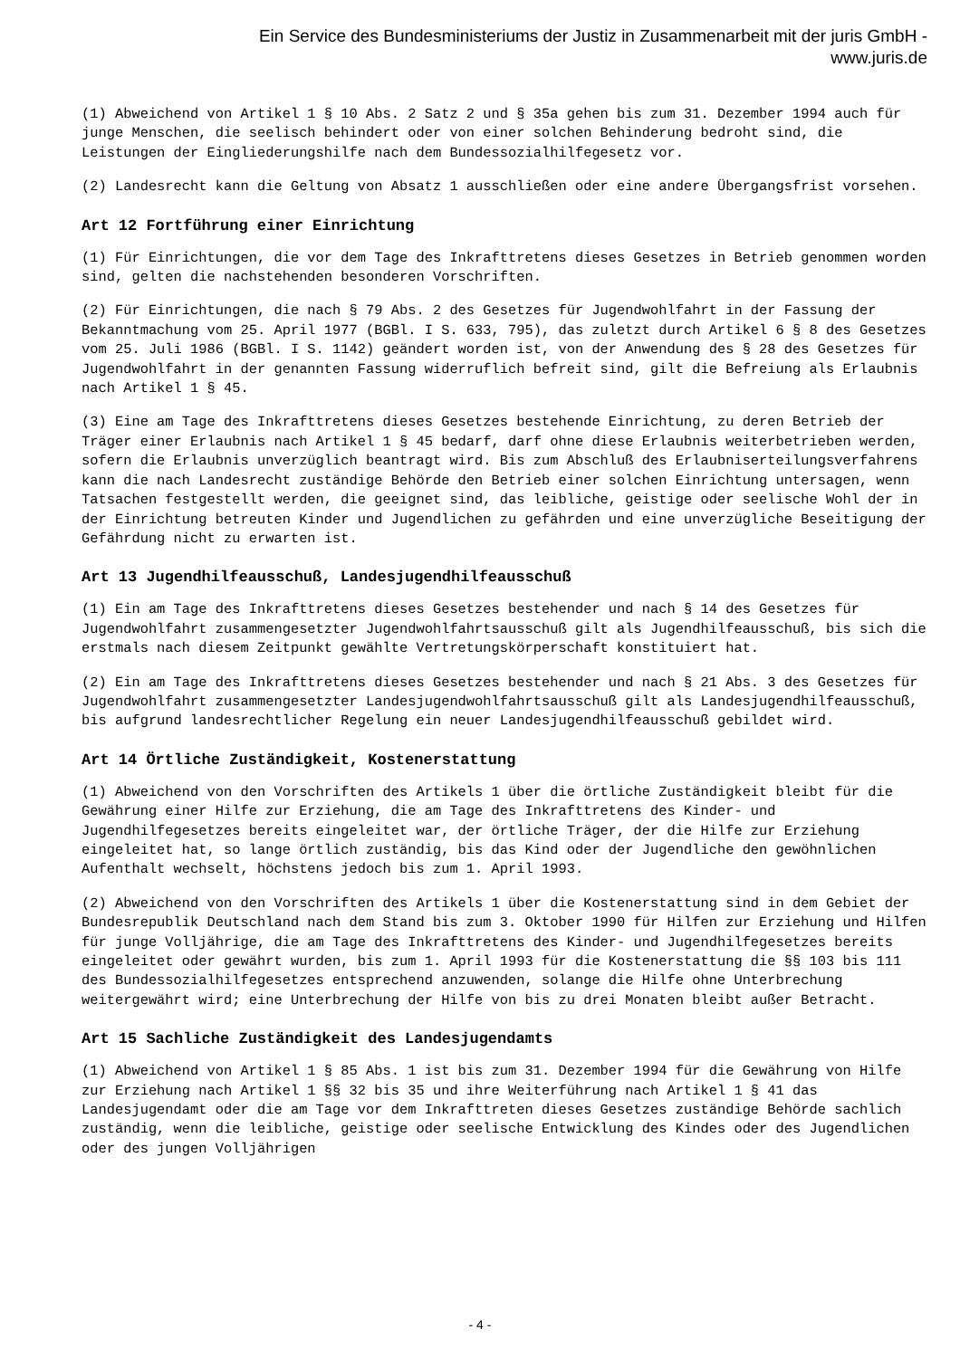Ein Service des Bundesministeriums der Justiz in Zusammenarbeit mit der juris GmbH -
www.juris.de
(1) Abweichend von Artikel 1 § 10 Abs. 2 Satz 2 und § 35a gehen bis zum 31. Dezember 1994 auch für junge Menschen, die seelisch behindert oder von einer solchen Behinderung bedroht sind, die Leistungen der Eingliederungshilfe nach dem Bundessozialhilfegesetz vor.
(2) Landesrecht kann die Geltung von Absatz 1 ausschließen oder eine andere Übergangsfrist vorsehen.
Art 12 Fortführung einer Einrichtung
(1) Für Einrichtungen, die vor dem Tage des Inkrafttretens dieses Gesetzes in Betrieb genommen worden sind, gelten die nachstehenden besonderen Vorschriften.
(2) Für Einrichtungen, die nach § 79 Abs. 2 des Gesetzes für Jugendwohlfahrt in der Fassung der Bekanntmachung vom 25. April 1977 (BGBl. I S. 633, 795), das zuletzt durch Artikel 6 § 8 des Gesetzes vom 25. Juli 1986 (BGBl. I S. 1142) geändert worden ist, von der Anwendung des § 28 des Gesetzes für Jugendwohlfahrt in der genannten Fassung widerruflich befreit sind, gilt die Befreiung als Erlaubnis nach Artikel 1 § 45.
(3) Eine am Tage des Inkrafttretens dieses Gesetzes bestehende Einrichtung, zu deren Betrieb der Träger einer Erlaubnis nach Artikel 1 § 45 bedarf, darf ohne diese Erlaubnis weiterbetrieben werden, sofern die Erlaubnis unverzüglich beantragt wird. Bis zum Abschluß des Erlaubniserteilungsverfahrens kann die nach Landesrecht zuständige Behörde den Betrieb einer solchen Einrichtung untersagen, wenn Tatsachen festgestellt werden, die geeignet sind, das leibliche, geistige oder seelische Wohl der in der Einrichtung betreuten Kinder und Jugendlichen zu gefährden und eine unverzügliche Beseitigung der Gefährdung nicht zu erwarten ist.
Art 13 Jugendhilfeausschuß, Landesjugendhilfeausschuß
(1) Ein am Tage des Inkrafttretens dieses Gesetzes bestehender und nach § 14 des Gesetzes für Jugendwohlfahrt zusammengesetzter Jugendwohlfahrtsausschuß gilt als Jugendhilfeausschuß, bis sich die erstmals nach diesem Zeitpunkt gewählte Vertretungskörperschaft konstituiert hat.
(2) Ein am Tage des Inkrafttretens dieses Gesetzes bestehender und nach § 21 Abs. 3 des Gesetzes für Jugendwohlfahrt zusammengesetzter Landesjugendwohlfahrtsausschuß gilt als Landesjugendhilfeausschuß, bis aufgrund landesrechtlicher Regelung ein neuer Landesjugendhilfeausschuß gebildet wird.
Art 14 Örtliche Zuständigkeit, Kostenerstattung
(1) Abweichend von den Vorschriften des Artikels 1 über die örtliche Zuständigkeit bleibt für die Gewährung einer Hilfe zur Erziehung, die am Tage des Inkrafttretens des Kinder- und Jugendhilfegesetzes bereits eingeleitet war, der örtliche Träger, der die Hilfe zur Erziehung eingeleitet hat, so lange örtlich zuständig, bis das Kind oder der Jugendliche den gewöhnlichen Aufenthalt wechselt, höchstens jedoch bis zum 1. April 1993.
(2) Abweichend von den Vorschriften des Artikels 1 über die Kostenerstattung sind in dem Gebiet der Bundesrepublik Deutschland nach dem Stand bis zum 3. Oktober 1990 für Hilfen zur Erziehung und Hilfen für junge Volljährige, die am Tage des Inkrafttretens des Kinder- und Jugendhilfegesetzes bereits eingeleitet oder gewährt wurden, bis zum 1. April 1993 für die Kostenerstattung die §§ 103 bis 111 des Bundessozialhilfegesetzes entsprechend anzuwenden, solange die Hilfe ohne Unterbrechung weitergewährt wird; eine Unterbrechung der Hilfe von bis zu drei Monaten bleibt außer Betracht.
Art 15 Sachliche Zuständigkeit des Landesjugendamts
(1) Abweichend von Artikel 1 § 85 Abs. 1 ist bis zum 31. Dezember 1994 für die Gewährung von Hilfe zur Erziehung nach Artikel 1 §§ 32 bis 35 und ihre Weiterführung nach Artikel 1 § 41 das Landesjugendamt oder die am Tage vor dem Inkrafttreten dieses Gesetzes zuständige Behörde sachlich zuständig, wenn die leibliche, geistige oder seelische Entwicklung des Kindes oder des Jugendlichen oder des jungen Volljährigen
- 4 -